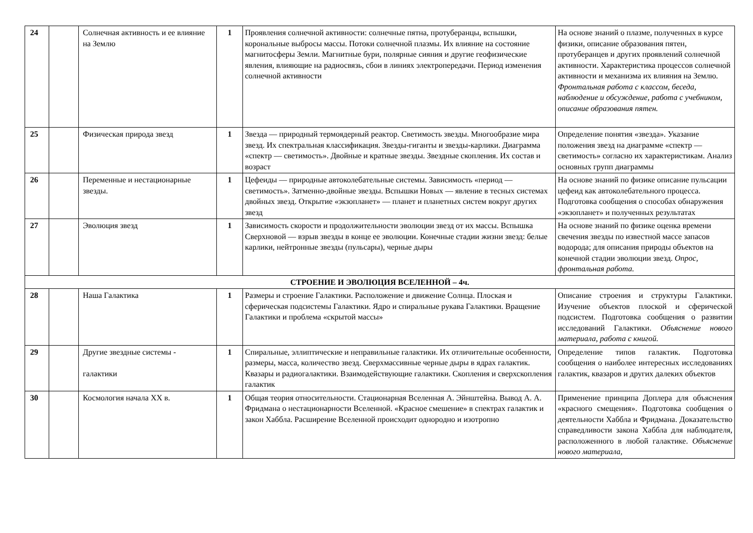| 24 | | Солнечная активность и ее влияние на Землю | 1 | Проявления солнечной активности: солнечные пятна, протуберанцы, вспышки, корональные выбросы массы. Потоки солнечной плазмы. Их влияние на состояние магнитосферы Земли. Магнитные бури, полярные сияния и другие геофизические явления, влияющие на радиосвязь, сбои в линиях электропередачи. Период изменения солнечной активности | На основе знаний о плазме, полученных в курсе физики, описание образования пятен, протуберанцев и других проявлений солнечной активности. Характеристика процессов солнечной активности и механизма их влияния на Землю. Фронтальная работа с классом, беседа, наблюдение и обсуждение, работа с учебником, описание образования пятен. |
| 25 | | Физическая природа звезд | 1 | Звезда — природный термоядерный реактор. Светимость звезды. Многообразие мира звезд. Их спектральная классификация. Звезды-гиганты и звезды-карлики. Диаграмма «спектр — светимость». Двойные и кратные звезды. Звездные скопления. Их состав и возраст | Определение понятия «звезда». Указание положения звезд на диаграмме «спектр — светимость» согласно их характеристикам. Анализ основных групп диаграммы |
| 26 | | Переменные и нестационарные звезды. | 1 | Цефеиды — природные автоколебательные системы. Зависимость «период — светимость». Затменно-двойные звезды. Вспышки Новых — явление в тесных системах двойных звезд. Открытие «экзопланет» — планет и планетных систем вокруг других звезд | На основе знаний по физике описание пульсации цефеид как автоколебательного процесса. Подготовка сообщения о способах обнаружения «экзопланет» и полученных результатах |
| 27 | | Эволюция звезд | 1 | Зависимость скорости и продолжительности эволюции звезд от их массы. Вспышка Сверхновой — взрыв звезды в конце ее эволюции. Конечные стадии жизни звезд: белые карлики, нейтронные звезды (пульсары), черные дыры | На основе знаний по физике оценка времени свечения звезды по известной массе запасов водорода; для описания природы объектов на конечной стадии эволюции звезд. Опрос, фронтальная работа. |
| СТРОЕНИЕ И ЭВОЛЮЦИЯ ВСЕЛЕННОЙ – 4ч. | | | | | |
| 28 | | Наша Галактика | 1 | Размеры и строение Галактики. Расположение и движение Солнца. Плоская и сферическая подсистемы Галактики. Ядро и спиральные рукава Галактики. Вращение Галактики и проблема «скрытой массы» | Описание строения и структуры Галактики. Изучение объектов плоской и сферической подсистем. Подготовка сообщения о развитии исследований Галактики. Объяснение нового материала, работа с книгой. |
| 29 | | Другие звездные системы - галактики | 1 | Спиральные, эллиптические и неправильные галактики. Их отличительные особенности, размеры, масса, количество звезд. Сверхмассивные черные дыры в ядрах галактик. Квазары и радиогалактики. Взаимодействующие галактики. Скопления и сверхскопления галактик | Определение типов галактик. Подготовка сообщения о наиболее интересных исследованиях галактик, квазаров и других далеких объектов |
| 30 | | Космология начала XX в. | 1 | Общая теория относительности. Стационарная Вселенная А. Эйнштейна. Вывод А. А. Фридмана о нестационарности Вселенной. «Красное смешение» в спектрах галактик и закон Хаббла. Расширение Вселенной происходит однородно и изотропно | Применение принципа Доплера для объяснения «красного смещения». Подготовка сообщения о деятельности Хаббла и Фридмана. Доказательство справедливости закона Хаббла для наблюдателя, расположенного в любой галактике. Объяснение нового материала, |